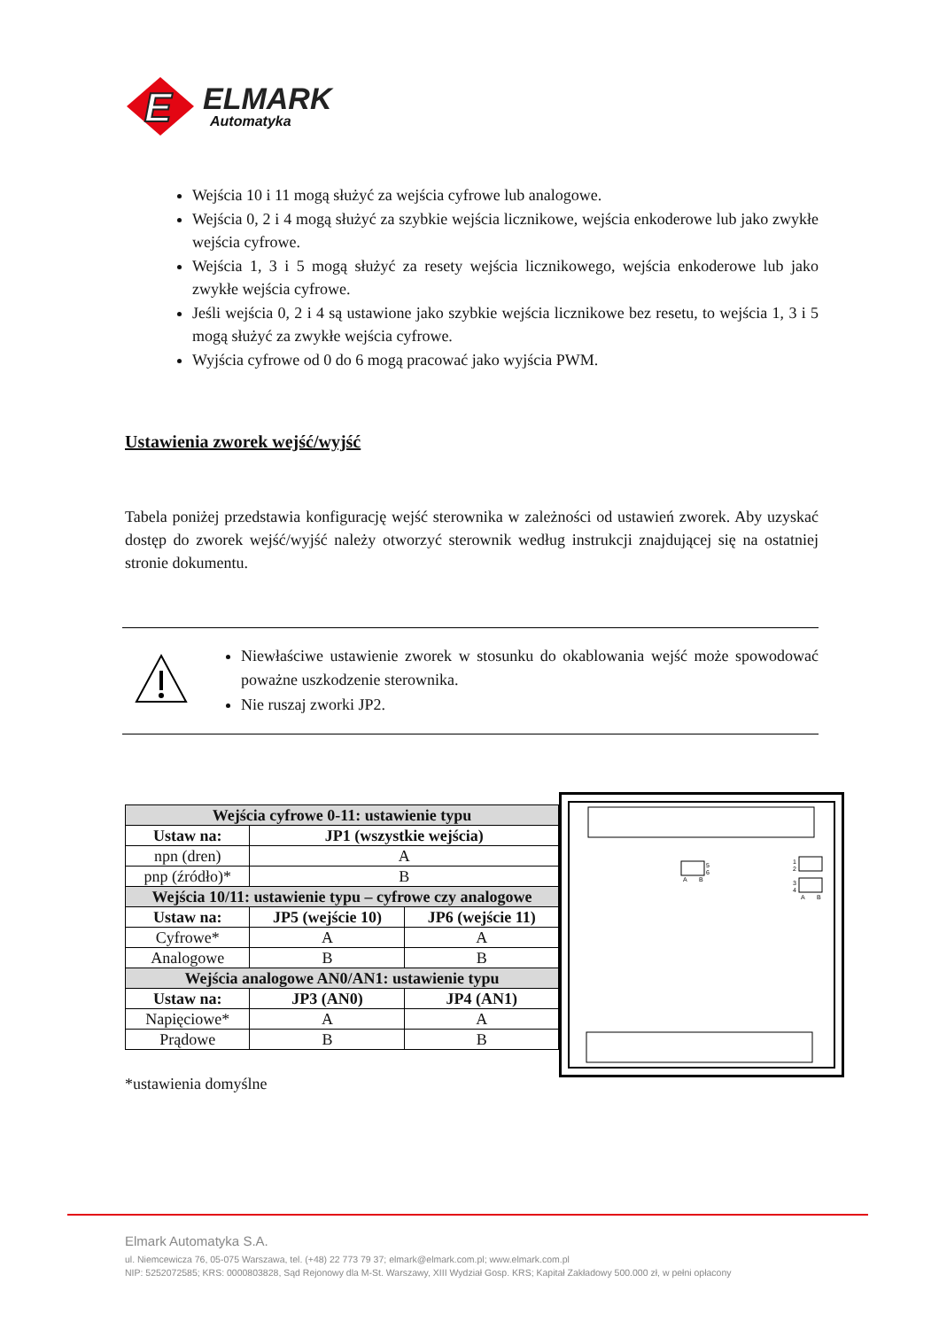E
ELMARK
Automatyka
Wejścia 10 i 11 mogą służyć za wejścia cyfrowe lub analogowe.
Wejścia 0, 2 i 4 mogą służyć za szybkie wejścia licznikowe, wejścia enkoderowe lub jako zwykłe wejścia cyfrowe.
Wejścia 1, 3 i 5 mogą służyć za resety wejścia licznikowego, wejścia enkoderowe lub jako zwykłe wejścia cyfrowe.
Jeśli wejścia 0, 2 i 4 są ustawione jako szybkie wejścia licznikowe bez resetu, to wejścia 1, 3 i 5 mogą służyć za zwykłe wejścia cyfrowe.
Wyjścia cyfrowe od 0 do 6 mogą pracować jako wyjścia PWM.
Ustawienia zworek wejść/wyjść
Tabela poniżej przedstawia konfigurację wejść sterownika w zależności od ustawień zworek. Aby uzyskać dostęp do zworek wejść/wyjść należy otworzyć sterownik według instrukcji znajdującej się na ostatniej stronie dokumentu.
Niewłaściwe ustawienie zworek w stosunku do okablowania wejść może spowodować poważne uszkodzenie sterownika.
Nie ruszaj zworki JP2.
| Wejścia cyfrowe 0-11: ustawienie typu | | |
| --- | --- | --- |
| Ustaw na: | JP1 (wszystkie wejścia) | |
| npn (dren) | A | |
| pnp (źródło)* | B | |
| Wejścia 10/11: ustawienie typu – cyfrowe czy analogowe | | |
| Ustaw na: | JP5 (wejście 10) | JP6 (wejście 11) |
| Cyfrowe* | A | A |
| Analogowe | B | B |
| Wejścia analogowe AN0/AN1: ustawienie typu | | |
| Ustaw na: | JP3 (AN0) | JP4 (AN1) |
| Napięciowe* | A | A |
| Prądowe | B | B |
*ustawienia domyślne
5
6
A
B
1
2
3
4
A
B
Elmark Automatyka S.A.
ul. Niemcewicza 76, 05-075 Warszawa, tel. (+48) 22 773 79 37; elmark@elmark.com.pl; www.elmark.com.pl
NIP: 5252072585; KRS: 0000803828, Sąd Rejonowy dla M-St. Warszawy, XIII Wydział Gosp. KRS; Kapitał Zakładowy 500.000 zł, w pełni opłacony